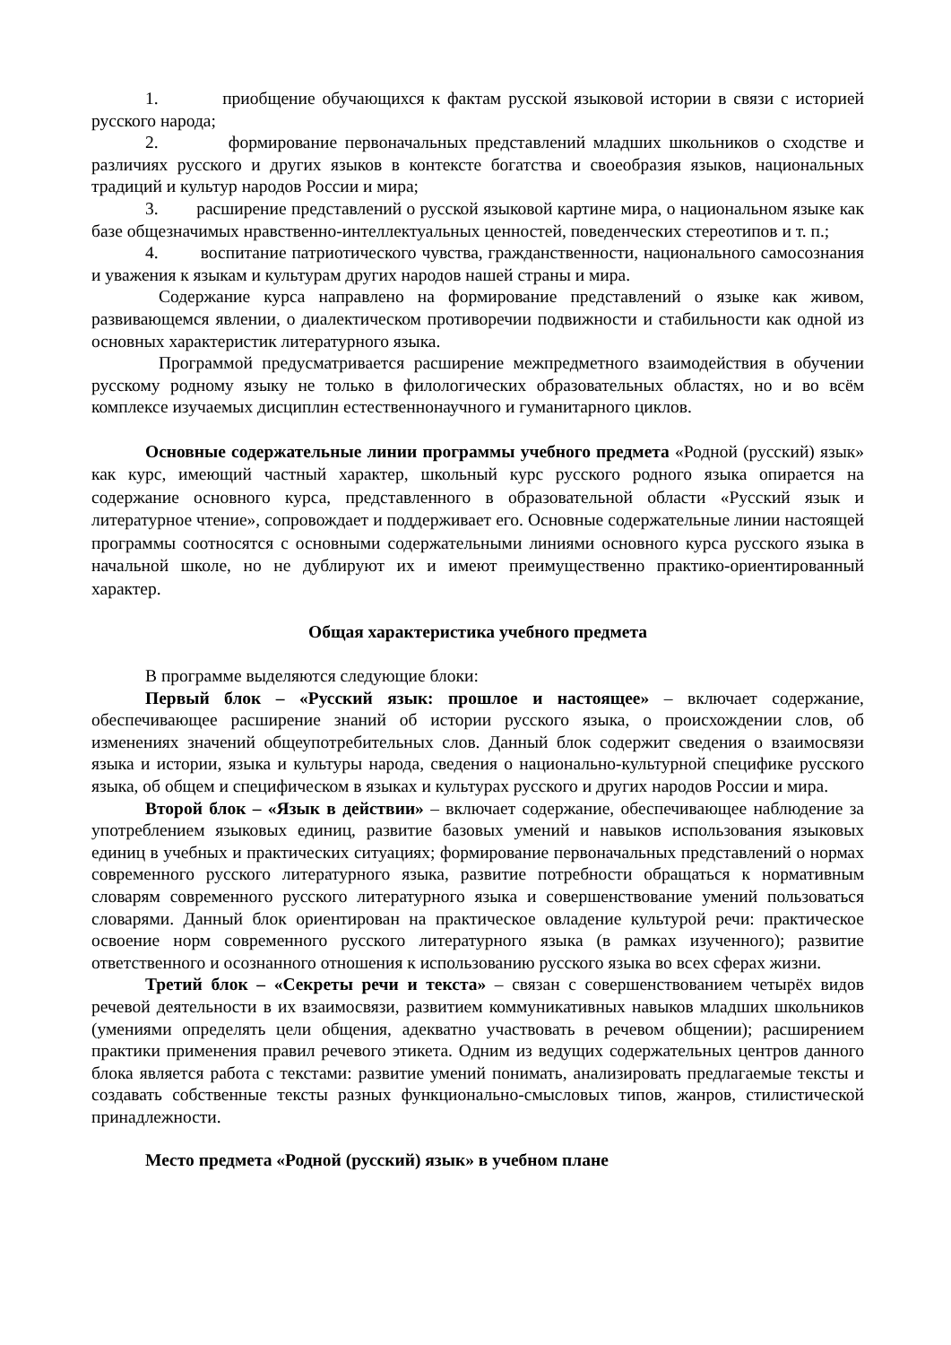1. приобщение обучающихся к фактам русской языковой истории в связи с историей русского народа;
2. формирование первоначальных представлений младших школьников о сходстве и различиях русского и других языков в контексте богатства и своеобразия языков, национальных традиций и культур народов России и мира;
3. расширение представлений о русской языковой картине мира, о национальном языке как базе общезначимых нравственно-интеллектуальных ценностей, поведенческих стереотипов и т. п.;
4. воспитание патриотического чувства, гражданственности, национального самосознания и уважения к языкам и культурам других народов нашей страны и мира.
Содержание курса направлено на формирование представлений о языке как живом, развивающемся явлении, о диалектическом противоречии подвижности и стабильности как одной из основных характеристик литературного языка.
Программой предусматривается расширение межпредметного взаимодействия в обучении русскому родному языку не только в филологических образовательных областях, но и во всём комплексе изучаемых дисциплин естественнонаучного и гуманитарного циклов.
Основные содержательные линии программы учебного предмета «Родной (русский) язык» как курс, имеющий частный характер, школьный курс русского родного языка опирается на содержание основного курса, представленного в образовательной области «Русский язык и литературное чтение», сопровождает и поддерживает его. Основные содержательные линии настоящей программы соотносятся с основными содержательными линиями основного курса русского языка в начальной школе, но не дублируют их и имеют преимущественно практико-ориентированный характер.
Общая характеристика учебного предмета
В программе выделяются следующие блоки:
Первый блок – «Русский язык: прошлое и настоящее» – включает содержание, обеспечивающее расширение знаний об истории русского языка, о происхождении слов, об изменениях значений общеупотребительных слов. Данный блок содержит сведения о взаимосвязи языка и истории, языка и культуры народа, сведения о национально-культурной специфике русского языка, об общем и специфическом в языках и культурах русского и других народов России и мира.
Второй блок – «Язык в действии» – включает содержание, обеспечивающее наблюдение за употреблением языковых единиц, развитие базовых умений и навыков использования языковых единиц в учебных и практических ситуациях; формирование первоначальных представлений о нормах современного русского литературного языка, развитие потребности обращаться к нормативным словарям современного русского литературного языка и совершенствование умений пользоваться словарями. Данный блок ориентирован на практическое овладение культурой речи: практическое освоение норм современного русского литературного языка (в рамках изученного); развитие ответственного и осознанного отношения к использованию русского языка во всех сферах жизни.
Третий блок – «Секреты речи и текста» – связан с совершенствованием четырёх видов речевой деятельности в их взаимосвязи, развитием коммуникативных навыков младших школьников (умениями определять цели общения, адекватно участвовать в речевом общении); расширением практики применения правил речевого этикета. Одним из ведущих содержательных центров данного блока является работа с текстами: развитие умений понимать, анализировать предлагаемые тексты и создавать собственные тексты разных функционально-смысловых типов, жанров, стилистической принадлежности.
Место предмета «Родной (русский) язык» в учебном плане